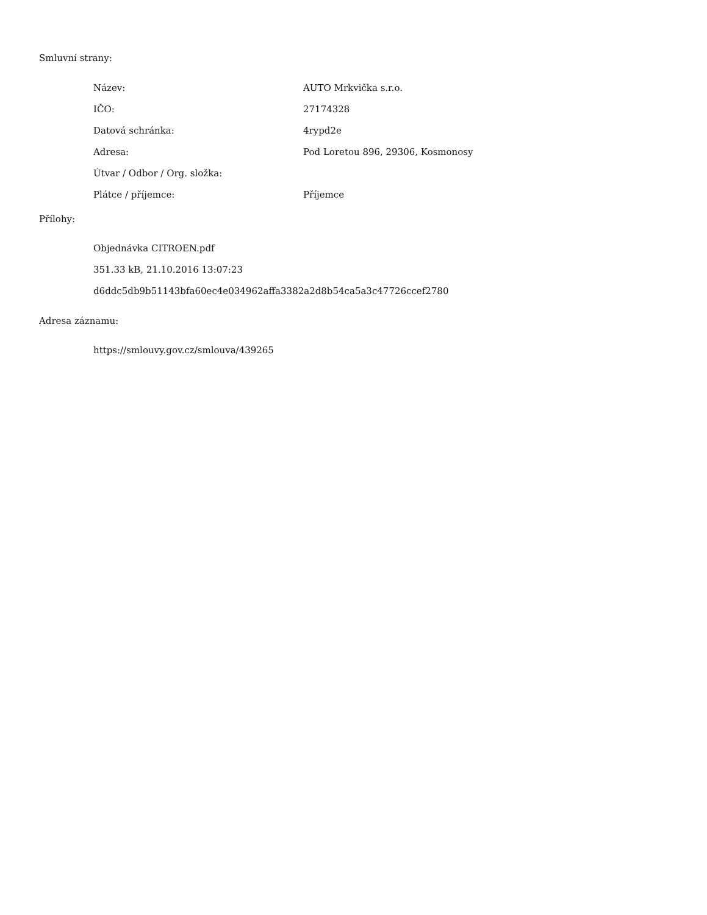Smluvní strany:
| Název: | AUTO Mrkvička s.r.o. |
| IČO: | 27174328 |
| Datová schránka: | 4rypd2e |
| Adresa: | Pod Loretou 896, 29306, Kosmonosy |
| Útvar / Odbor / Org. složka: | |
| Plátce / příjemce: | Příjemce |
Přílohy:
Objednávka CITROEN.pdf
351.33 kB, 21.10.2016 13:07:23
d6ddc5db9b51143bfa60ec4e034962affa3382a2d8b54ca5a3c47726ccef2780
Adresa záznamu:
https://smlouvy.gov.cz/smlouva/439265